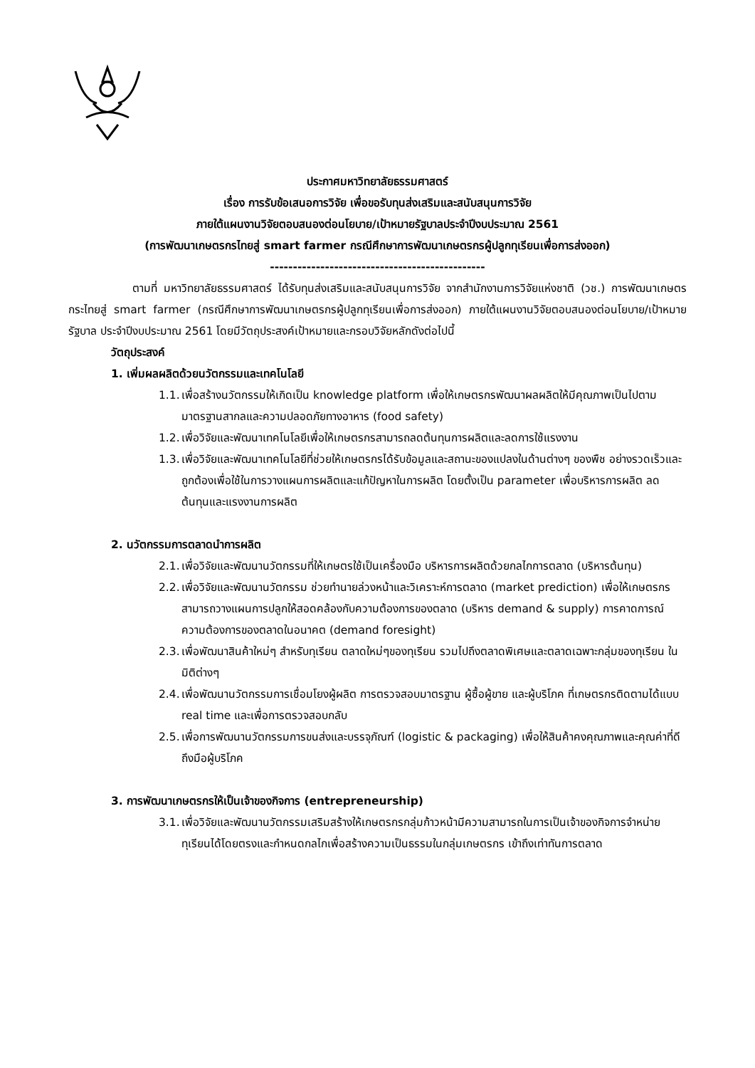ประกาศมหาวิทยาลัยธรรมศาสตร์
เรื่อง การรับข้อเสนอการวิจัย เพื่อขอรับทุนส่งเสริมและสนับสนุนการวิจัย
ภายใต้แผนงานวิจัยตอบสนองต่อนโยบาย/เป้าหมายรัฐบาลประจำปีงบประมาณ 2561
(การพัฒนาเกษตรกรไทยสู่ smart farmer กรณีศึกษาการพัฒนาเกษตรกรผู้ปลูกทุเรียนเพื่อการส่งออก)
-----------------------------------------------
ตามที่ มหาวิทยาลัยธรรมศาสตร์ ได้รับทุนส่งเสริมและสนับสนุนการวิจัย จากสำนักงานการวิจัยแห่งชาติ (วช.) การพัฒนาเกษตรกระไทยสู่ smart farmer (กรณีศึกษาการพัฒนาเกษตรกรผู้ปลูกทุเรียนเพื่อการส่งออก) ภายใต้แผนงานวิจัยตอบสนองต่อนโยบาย/เป้าหมายรัฐบาล ประจำปีงบประมาณ 2561 โดยมีวัตถุประสงค์เป้าหมายและกรอบวิจัยหลักดังต่อไปนี้
วัตถุประสงค์
1. เพิ่มผลผลิตด้วยนวัตกรรมและเทคโนโลยี
1.1. เพื่อสร้างนวัตกรรมให้เกิดเป็น knowledge platform เพื่อให้เกษตรกรพัฒนาผลผลิตให้มีคุณภาพเป็นไปตามมาตรฐานสากลและความปลอดภัยทางอาหาร (food safety)
1.2. เพื่อวิจัยและพัฒนาเทคโนโลยีเพื่อให้เกษตรกรสามารถลดต้นทุนการผลิตและลดการใช้แรงงาน
1.3. เพื่อวิจัยและพัฒนาเทคโนโลยีที่ช่วยให้เกษตรกรได้รับข้อมูลและสถานะของแปลงในด้านต่างๆ ของพืช อย่างรวดเร็วและถูกต้องเพื่อใช้ในการวางแผนการผลิตและแก้ปัญหาในการผลิต โดยตั้งเป็น parameter เพื่อบริหารการผลิต ลดต้นทุนและแรงงานการผลิต
2. นวัตกรรมการตลาดนำการผลิต
2.1. เพื่อวิจัยและพัฒนานวัตกรรมที่ให้เกษตรใช้เป็นเครื่องมือ บริหารการผลิตด้วยกลไกการตลาด (บริหารต้นทุน)
2.2. เพื่อวิจัยและพัฒนานวัตกรรม ช่วยทำนายล่วงหน้าและวิเคราะห์การตลาด (market prediction) เพื่อให้เกษตรกรสามารถวางแผนการปลูกให้สอดคล้องกับความต้องการของตลาด (บริหาร demand & supply) การคาดการณ์ความต้องการของตลาดในอนาคต (demand foresight)
2.3. เพื่อพัฒนาสินค้าใหม่ๆ สำหรับทุเรียน ตลาดใหม่ๆของทุเรียน รวมไปถึงตลาดพิเศษและตลาดเฉพาะกลุ่มของทุเรียน ในมิติต่างๆ
2.4. เพื่อพัฒนานวัตกรรมการเชื่อมโยงผู้ผลิต การตรวจสอบมาตรฐาน ผู้ซื้อผู้ขาย และผู้บริโภค ที่เกษตรกรติดตามได้แบบ real time และเพื่อการตรวจสอบกลับ
2.5. เพื่อการพัฒนานวัตกรรมการขนส่งและบรรจุภัณฑ์ (logistic & packaging) เพื่อให้สินค้าคงคุณภาพและคุณค่าที่ดีถึงมือผู้บริโภค
3. การพัฒนาเกษตรกรให้เป็นเจ้าของกิจการ (entrepreneurship)
3.1. เพื่อวิจัยและพัฒนานวัตกรรมเสริมสร้างให้เกษตรกรกลุ่มก้าวหน้ามีความสามารถในการเป็นเจ้าของกิจการจำหน่ายทุเรียนได้โดยตรงและกำหนดกลไกเพื่อสร้างความเป็นธรรมในกลุ่มเกษตรกร เข้าถึงเท่าทันการตลาด